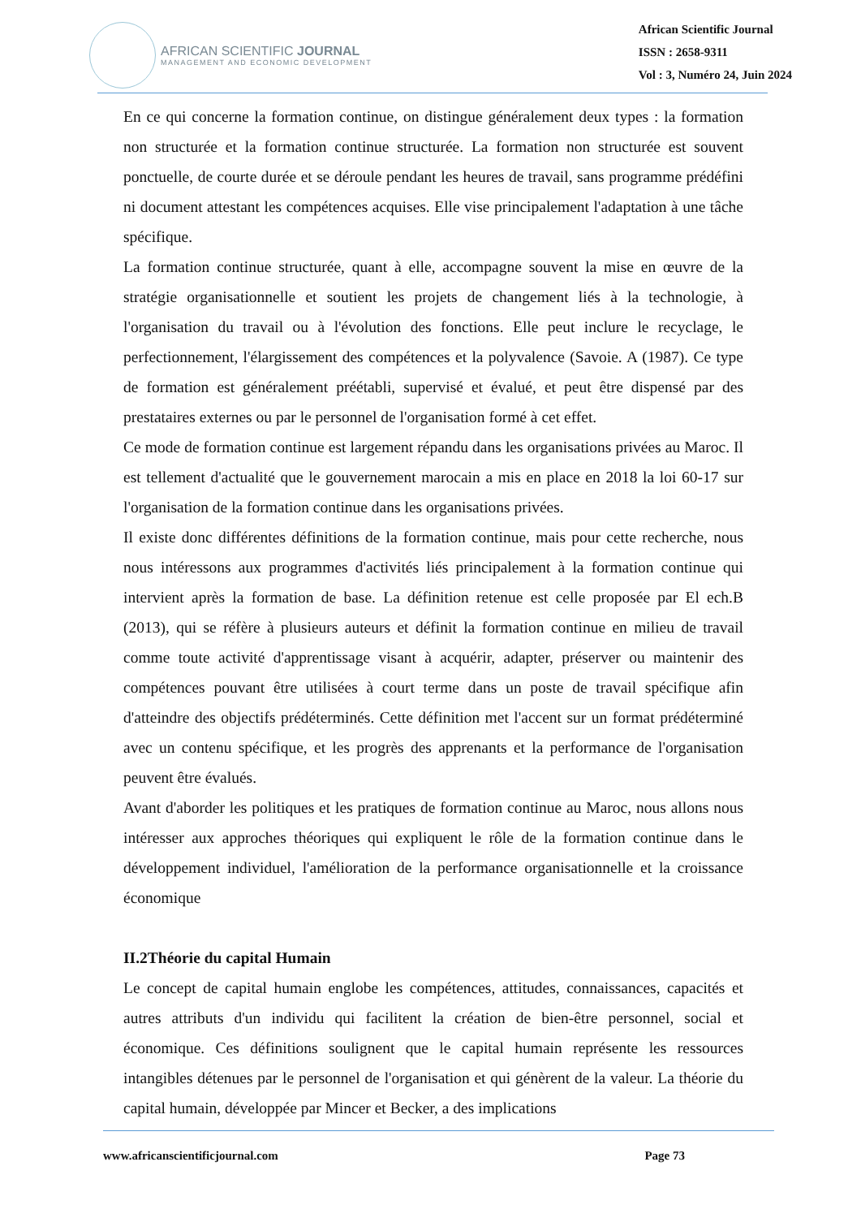AFRICAN SCIENTIFIC JOURNAL
MANAGEMENT AND ECONOMIC DEVELOPMENT
African Scientific Journal
ISSN : 2658-9311
Vol : 3, Numéro 24, Juin 2024
En ce qui concerne la formation continue, on distingue généralement deux types : la formation non structurée et la formation continue structurée. La formation non structurée est souvent ponctuelle, de courte durée et se déroule pendant les heures de travail, sans programme prédéfini ni document attestant les compétences acquises. Elle vise principalement l'adaptation à une tâche spécifique.
La formation continue structurée, quant à elle, accompagne souvent la mise en œuvre de la stratégie organisationnelle et soutient les projets de changement liés à la technologie, à l'organisation du travail ou à l'évolution des fonctions. Elle peut inclure le recyclage, le perfectionnement, l'élargissement des compétences et la polyvalence (Savoie. A (1987). Ce type de formation est généralement préétabli, supervisé et évalué, et peut être dispensé par des prestataires externes ou par le personnel de l'organisation formé à cet effet.
Ce mode de formation continue est largement répandu dans les organisations privées au Maroc. Il est tellement d'actualité que le gouvernement marocain a mis en place en 2018 la loi 60-17 sur l'organisation de la formation continue dans les organisations privées.
Il existe donc différentes définitions de la formation continue, mais pour cette recherche, nous nous intéressons aux programmes d'activités liés principalement à la formation continue qui intervient après la formation de base. La définition retenue est celle proposée par El ech.B (2013), qui se réfère à plusieurs auteurs et définit la formation continue en milieu de travail comme toute activité d'apprentissage visant à acquérir, adapter, préserver ou maintenir des compétences pouvant être utilisées à court terme dans un poste de travail spécifique afin d'atteindre des objectifs prédéterminés. Cette définition met l'accent sur un format prédéterminé avec un contenu spécifique, et les progrès des apprenants et la performance de l'organisation peuvent être évalués.
Avant d'aborder les politiques et les pratiques de formation continue au Maroc, nous allons nous intéresser aux approches théoriques qui expliquent le rôle de la formation continue dans le développement individuel, l'amélioration de la performance organisationnelle et la croissance économique
II.2Théorie du capital Humain
Le concept de capital humain englobe les compétences, attitudes, connaissances, capacités et autres attributs d'un individu qui facilitent la création de bien-être personnel, social et économique. Ces définitions soulignent que le capital humain représente les ressources intangibles détenues par le personnel de l'organisation et qui génèrent de la valeur. La théorie du capital humain, développée par Mincer et Becker, a des implications
www.africanscientificjournal.com Page 73